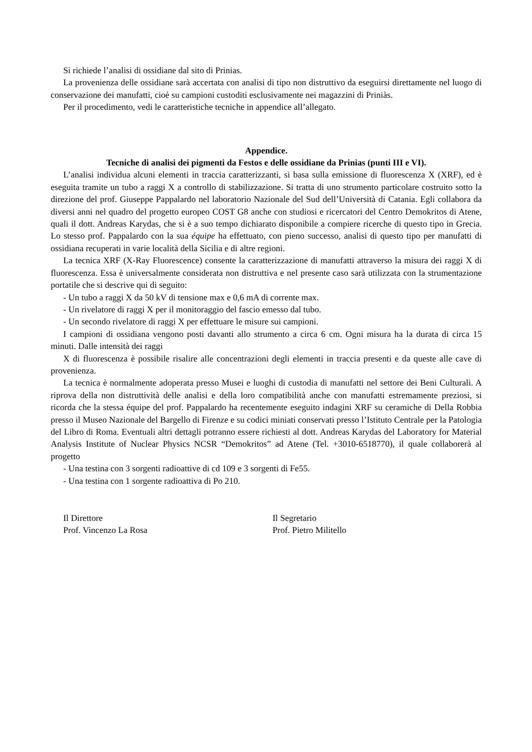Si richiede l’analisi di ossidiane dal sito di Prinias.
La provenienza delle ossidiane sarà accertata con analisi di tipo non distruttivo da eseguirsi direttamente nel luogo di conservazione dei manufatti, cioè su campioni custoditi esclusivamente nei magazzini di Priniàs.
Per il procedimento, vedi le caratteristiche tecniche in appendice all’allegato.
Appendice.
Tecniche di analisi dei pigmenti da Festos e delle ossidiane da Prinias (punti III e VI).
L’analisi individua alcuni elementi in traccia caratterizzanti, si basa sulla emissione di fluorescenza X (XRF), ed è eseguita tramite un tubo a raggi X a controllo di stabilizzazione. Si tratta di uno strumento particolare costruito sotto la direzione del prof. Giuseppe Pappalardo nel laboratorio Nazionale del Sud dell’Università di Catania. Egli collabora da diversi anni nel quadro del progetto europeo COST G8 anche con studiosi e ricercatori del Centro Demokritos di Atene, quali il dott. Andreas Karydas, che si è a suo tempo dichiarato disponibile a compiere ricerche di questo tipo in Grecia. Lo stesso prof. Pappalardo con la sua équipe ha effettuato, con pieno successo, analisi di questo tipo per manufatti di ossidiana recuperati in varie località della Sicilia e di altre regioni.
La tecnica XRF (X-Ray Fluorescence) consente la caratterizzazione di manufatti attraverso la misura dei raggi X di fluorescenza. Essa è universalmente considerata non distruttiva e nel presente caso sarà utilizzata con la strumentazione portatile che si descrive qui di seguito:
- Un tubo a raggi X da 50 kV di tensione max e 0,6 mA di corrente max.
- Un rivelatore di raggi X per il monitoraggio del fascio emesso dal tubo.
- Un secondo rivelatore di raggi X per effettuare le misure sui campioni.
I campioni di ossidiana vengono posti davanti allo strumento a circa 6 cm. Ogni misura ha la durata di circa 15 minuti. Dalle intensità dei raggi
X di fluorescenza è possibile risalire alle concentrazioni degli elementi in traccia presenti e da queste alle cave di provenienza.
La tecnica è normalmente adoperata presso Musei e luoghi di custodia di manufatti nel settore dei Beni Culturali. A riprova della non distruttività delle analisi e della loro compatibilità anche con manufatti estremamente preziosi, si ricorda che la stessa équipe del prof. Pappalardo ha recentemente eseguito indagini XRF su ceramiche di Della Robbia presso il Museo Nazionale del Bargello di Firenze e su codici miniati conservati presso l’Istituto Centrale per la Patologia del Libro di Roma. Eventuali altri dettagli potranno essere richiesti al dott. Andreas Karydas del Laboratory for Material Analysis Institute of Nuclear Physics NCSR “Demokritos” ad Atene (Tel. +3010-6518770), il quale collaborerà al progetto
- Una testina con 3 sorgenti radioattive di cd 109 e 3 sorgenti di Fe55.
- Una testina con 1 sorgente radioattiva di Po 210.
Il Direttore
Prof. Vincenzo La Rosa
Il Segretario
Prof. Pietro Militello